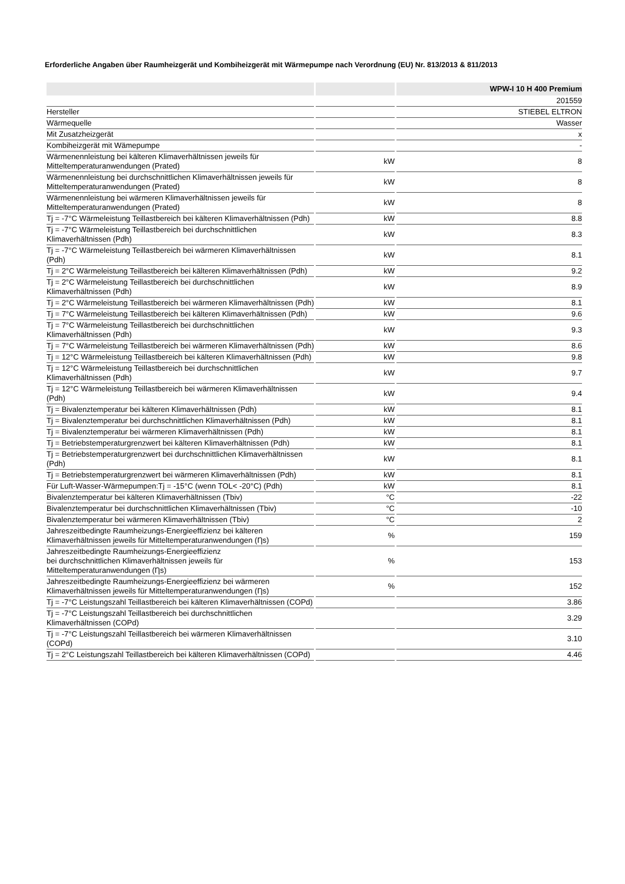Erforderliche Angaben über Raumheizgerät und Kombiheizgerät mit Wärmepumpe nach Verordnung (EU) Nr. 813/2013 & 811/2013
| | | WPW-I 10 H 400 Premium |
| --- | --- | --- |
| | | 201559 |
| Hersteller | | STIEBEL ELTRON |
| Wärmequelle | | Wasser |
| Mit Zusatzheizgerät | | x |
| Kombiheizgerät mit Wämepumpe | | - |
| Wärmenennleistung bei kälteren Klimaverhältnissen jeweils für Mitteltemperaturanwendungen (Prated) | kW | 8 |
| Wärmenennleistung bei durchschnittlichen Klimaverhältnissen jeweils für Mitteltemperaturanwendungen (Prated) | kW | 8 |
| Wärmenennleistung bei wärmeren Klimaverhältnissen jeweils für Mitteltemperaturanwendungen (Prated) | kW | 8 |
| Tj = -7°C Wärmeleistung Teillastbereich bei kälteren Klimaverhältnissen (Pdh) | kW | 8.8 |
| Tj = -7°C Wärmeleistung Teillastbereich bei durchschnittlichen Klimaverhältnissen (Pdh) | kW | 8.3 |
| Tj = -7°C Wärmeleistung Teillastbereich bei wärmeren Klimaverhältnissen (Pdh) | kW | 8.1 |
| Tj = 2°C Wärmeleistung Teillastbereich bei kälteren Klimaverhältnissen (Pdh) | kW | 9.2 |
| Tj = 2°C Wärmeleistung Teillastbereich bei durchschnittlichen Klimaverhältnissen (Pdh) | kW | 8.9 |
| Tj = 2°C Wärmeleistung Teillastbereich bei wärmeren Klimaverhältnissen (Pdh) | kW | 8.1 |
| Tj = 7°C Wärmeleistung Teillastbereich bei kälteren Klimaverhältnissen (Pdh) | kW | 9.6 |
| Tj = 7°C Wärmeleistung Teillastbereich bei durchschnittlichen Klimaverhältnissen (Pdh) | kW | 9.3 |
| Tj = 7°C Wärmeleistung Teillastbereich bei wärmeren Klimaverhältnissen (Pdh) | kW | 8.6 |
| Tj = 12°C Wärmeleistung Teillastbereich bei kälteren Klimaverhältnissen (Pdh) | kW | 9.8 |
| Tj = 12°C Wärmeleistung Teillastbereich bei durchschnittlichen Klimaverhältnissen (Pdh) | kW | 9.7 |
| Tj = 12°C Wärmeleistung Teillastbereich bei wärmeren Klimaverhältnissen (Pdh) | kW | 9.4 |
| Tj = Bivalenztemperatur bei kälteren Klimaverhältnissen (Pdh) | kW | 8.1 |
| Tj = Bivalenztemperatur bei durchschnittlichen Klimaverhältnissen (Pdh) | kW | 8.1 |
| Tj = Bivalenztemperatur bei wärmeren Klimaverhältnissen (Pdh) | kW | 8.1 |
| Tj = Betriebstemperaturgrenzwert bei kälteren Klimaverhältnissen (Pdh) | kW | 8.1 |
| Tj = Betriebstemperaturgrenzwert bei durchschnittlichen Klimaverhältnissen (Pdh) | kW | 8.1 |
| Tj = Betriebstemperaturgrenzwert bei wärmeren Klimaverhältnissen (Pdh) | kW | 8.1 |
| Für Luft-Wasser-Wärmepumpen:Tj = -15°C (wenn TOL< -20°C) (Pdh) | kW | 8.1 |
| Bivalenztemperatur bei kälteren Klimaverhältnissen (Tbiv) | °C | -22 |
| Bivalenztemperatur bei durchschnittlichen Klimaverhältnissen (Tbiv) | °C | -10 |
| Bivalenztemperatur bei wärmeren Klimaverhältnissen (Tbiv) | °C | 2 |
| Jahreszeitbedingte Raumheizungs-Energieeffizienz bei kälteren Klimaverhältnissen jeweils für Mitteltemperaturanwendungen (Ƞs) | % | 159 |
| Jahreszeitbedingte Raumheizungs-Energieeffizienz bei durchschnittlichen Klimaverhältnissen jeweils für Mitteltemperaturanwendungen (Ƞs) | % | 153 |
| Jahreszeitbedingte Raumheizungs-Energieeffizienz bei wärmeren Klimaverhältnissen jeweils für Mitteltemperaturanwendungen (Ƞs) | % | 152 |
| Tj = -7°C Leistungszahl Teillastbereich bei kälteren Klimaverhältnissen (COPd) | | 3.86 |
| Tj = -7°C Leistungszahl Teillastbereich bei durchschnittlichen Klimaverhältnissen (COPd) | | 3.29 |
| Tj = -7°C Leistungszahl Teillastbereich bei wärmeren Klimaverhältnissen (COPd) | | 3.10 |
| Tj = 2°C Leistungszahl Teillastbereich bei kälteren Klimaverhältnissen (COPd) | | 4.46 |